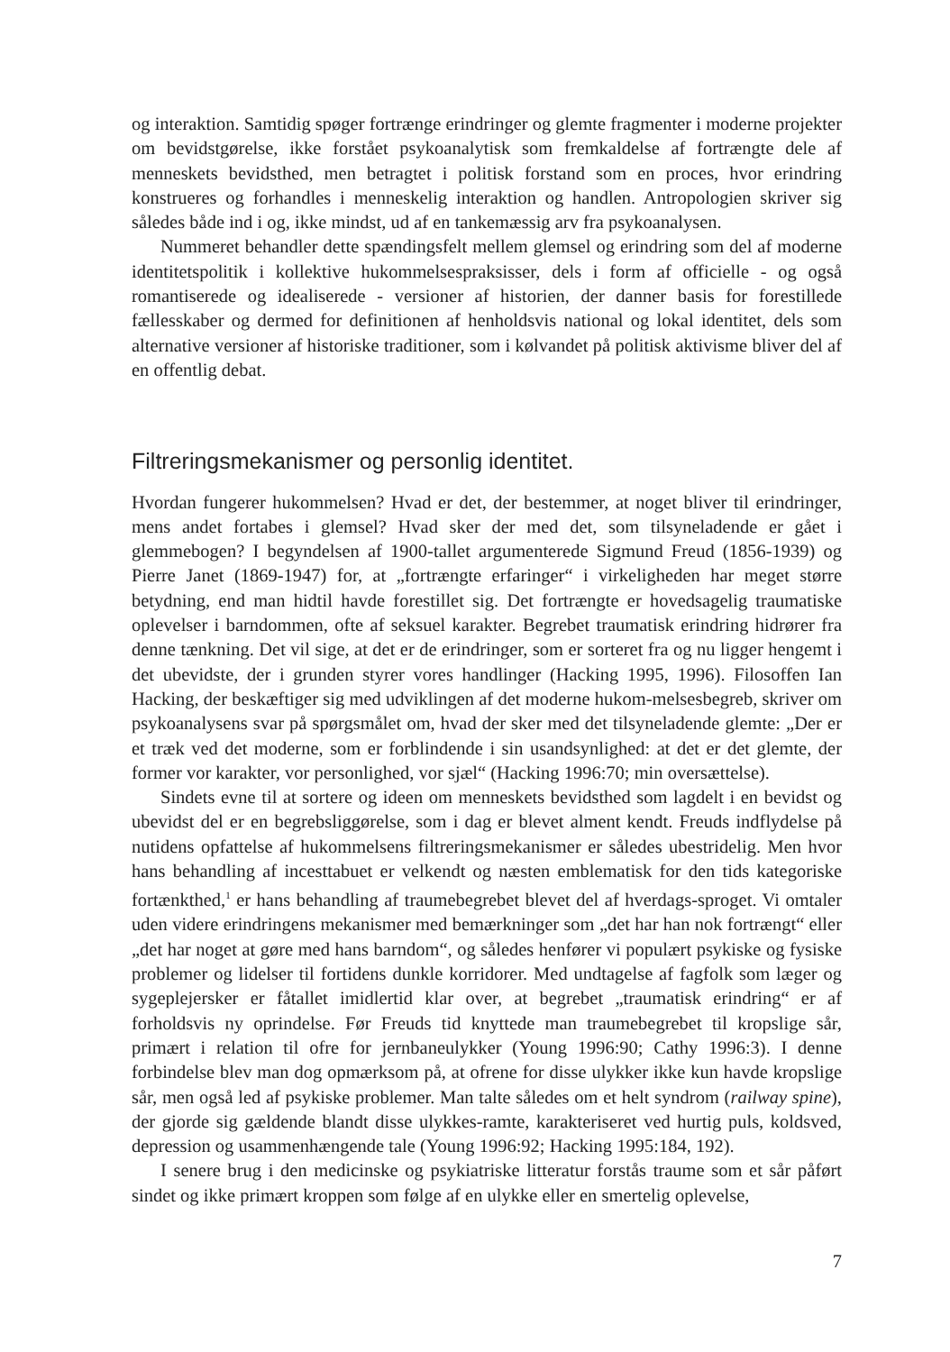og interaktion. Samtidig spøger fortrænge erindringer og glemte fragmenter i moderne projekter om bevidstgørelse, ikke forstået psykoanalytisk som fremkaldelse af fortrængte dele af menneskets bevidsthed, men betragtet i politisk forstand som en proces, hvor erindring konstrueres og forhandles i menneskelig interaktion og handlen. Antropologien skriver sig således både ind i og, ikke mindst, ud af en tankemæssig arv fra psykoanalysen.
Nummeret behandler dette spændingsfelt mellem glemsel og erindring som del af moderne identitetspolitik i kollektive hukommelsespraksisser, dels i form af officielle - og også romantiserede og idealiserede - versioner af historien, der danner basis for forestillede fællesskaber og dermed for definitionen af henholdsvis national og lokal identitet, dels som alternative versioner af historiske traditioner, som i kølvandet på politisk aktivisme bliver del af en offentlig debat.
Filtreringsmekanismer og personlig identitet.
Hvordan fungerer hukommelsen? Hvad er det, der bestemmer, at noget bliver til erindringer, mens andet fortabes i glemsel? Hvad sker der med det, som tilsyneladende er gået i glemmebogen? I begyndelsen af 1900-tallet argumenterede Sigmund Freud (1856-1939) og Pierre Janet (1869-1947) for, at „fortrængte erfaringer“ i virkeligheden har meget større betydning, end man hidtil havde forestillet sig. Det fortrængte er hovedsagelig traumatiske oplevelser i barndommen, ofte af seksuel karakter. Begrebet traumatisk erindring hidrører fra denne tænkning. Det vil sige, at det er de erindringer, som er sorteret fra og nu ligger hengemt i det ubevidste, der i grunden styrer vores handlinger (Hacking 1995, 1996). Filosoffen Ian Hacking, der beskæftiger sig med udviklingen af det moderne hukom-melsesbegreb, skriver om psykoanalysens svar på spørgsmålet om, hvad der sker med det tilsyneladende glemte: „Der er et træk ved det moderne, som er forblindende i sin usandsynlighed: at det er det glemte, der former vor karakter, vor personlighed, vor sjæl“ (Hacking 1996:70; min oversættelse).
Sindets evne til at sortere og ideen om menneskets bevidsthed som lagdelt i en bevidst og ubevidst del er en begrebsliggørelse, som i dag er blevet alment kendt. Freuds indflydelse på nutidens opfattelse af hukommelsens filtreringsmekanismer er således ubestridelig. Men hvor hans behandling af incesttabuet er velkendt og næsten emblematisk for den tids kategoriske fortænkthed,<sup>1</sup> er hans behandling af traumebegrebet blevet del af hverdags-sproget. Vi omtaler uden videre erindringens mekanismer med bemærkninger som „det har han nok fortrængt“ eller „det har noget at gøre med hans barndom“, og således henfører vi populært psykiske og fysiske problemer og lidelser til fortidens dunkle korridorer. Med undtagelse af fagfolk som læger og sygeplejersker er fåtallet imidlertid klar over, at begrebet „traumatisk erindring“ er af forholdsvis ny oprindelse. Før Freuds tid knyttede man traumebegrebet til kropslige sår, primært i relation til ofre for jernbaneulykker (Young 1996:90; Cathy 1996:3). I denne forbindelse blev man dog opmærksom på, at ofrene for disse ulykker ikke kun havde kropslige sår, men også led af psykiske problemer. Man talte således om et helt syndrom (railway spine), der gjorde sig gældende blandt disse ulykkes-ramte, karakteriseret ved hurtig puls, koldsved, depression og usammenhængende tale (Young 1996:92; Hacking 1995:184, 192).
I senere brug i den medicinske og psykiatriske litteratur forstås traume som et sår påført sindet og ikke primært kroppen som følge af en ulykke eller en smertelig oplevelse,
7